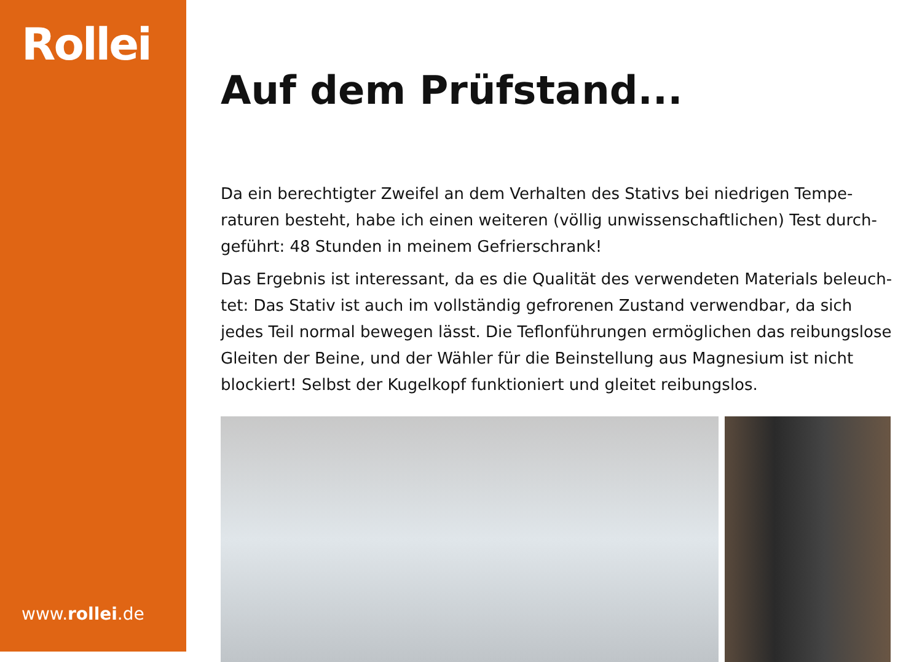Rollei
www.rollei.de
Auf dem Prüfstand...
Da ein berechtigter Zweifel an dem Verhalten des Stativs bei niedrigen Tempe-raturen besteht, habe ich einen weiteren (völlig unwissenschaftlichen) Test durch-geführt: 48 Stunden in meinem Gefrierschrank!
Das Ergebnis ist interessant, da es die Qualität des verwendeten Materials beleuch-tet: Das Stativ ist auch im vollständig gefrorenen Zustand verwendbar, da sich jedes Teil normal bewegen lässt. Die Teflonführungen ermöglichen das reibungslose Gleiten der Beine, und der Wähler für die Beinstellung aus Magnesium ist nicht blockiert! Selbst der Kugelkopf funktioniert und gleitet reibungslos.